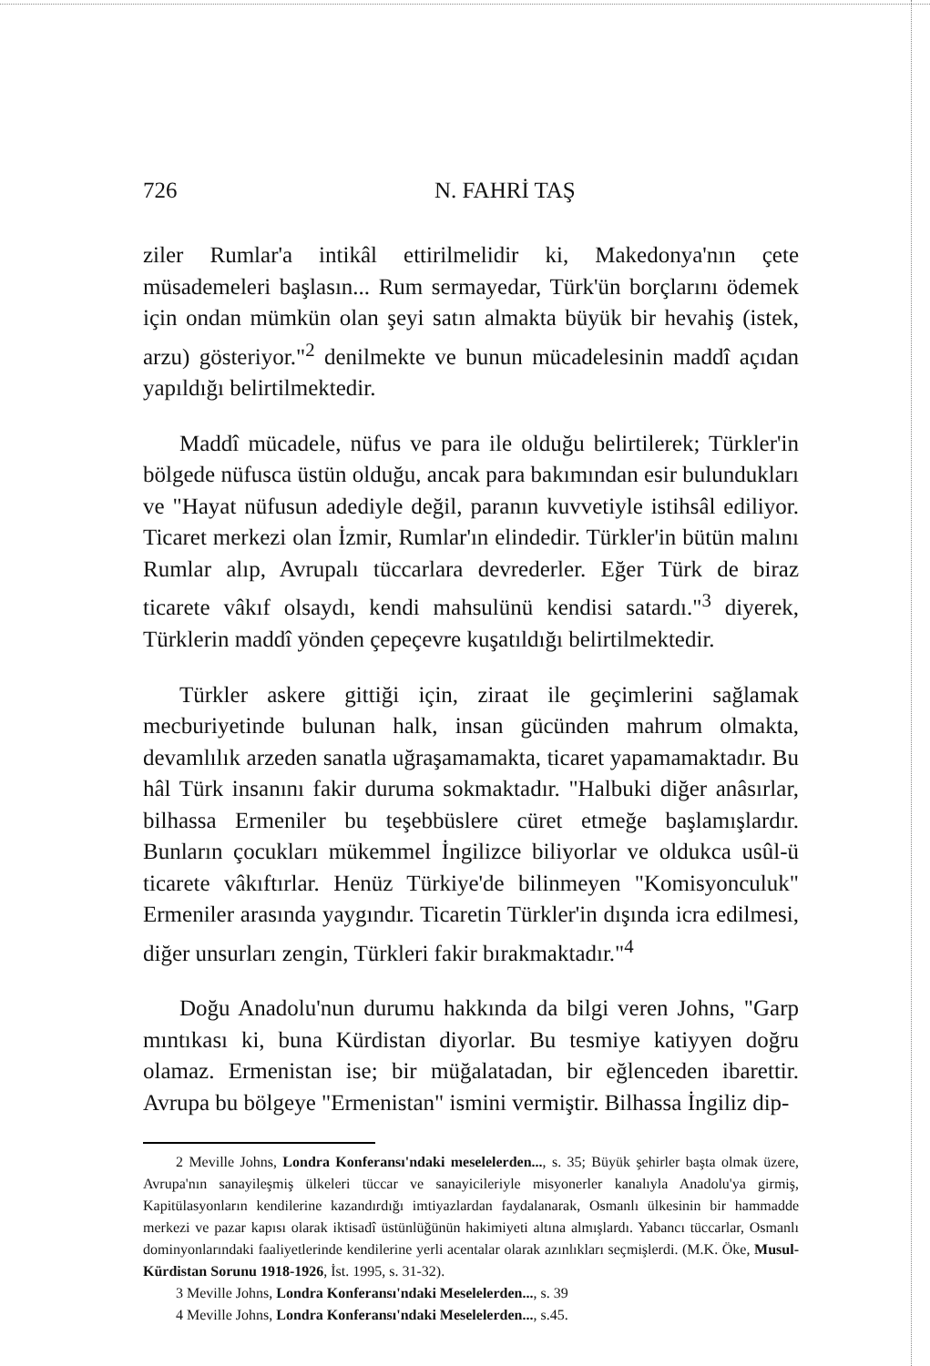726 N. FAHRİ TAŞ
ziler Rumlar'a intikâl ettirilmelidir ki, Makedonya'nın çete müsademeleri başlasın... Rum sermayedar, Türk'ün borçlarını ödemek için ondan mümkün olan şeyi satın almakta büyük bir hevahiş (istek, arzu) gösteriyor."<sup>2</sup> denilmekte ve bunun mücadelesinin maddî açıdan yapıldığı belirtilmektedir.
Maddî mücadele, nüfus ve para ile olduğu belirtilerek; Türkler'in bölgede nüfusca üstün olduğu, ancak para bakımından esir bulundukları ve "Hayat nüfusun adediyle değil, paranın kuvvetiyle istihsâl ediliyor. Ticaret merkezi olan İzmir, Rumlar'ın elindedir. Türkler'in bütün malını Rumlar alıp, Avrupalı tüccarlara devrederler. Eğer Türk de biraz ticarete vâkıf olsaydı, kendi mahsulünü kendisi satardı."<sup>3</sup> diyerek, Türklerin maddî yönden çepeçevre kuşatıldığı belirtilmektedir.
Türkler askere gittiği için, ziraat ile geçimlerini sağlamak mecburiyetinde bulunan halk, insan gücünden mahrum olmakta, devamlılık arzeden sanatla uğraşamamakta, ticaret yapamamaktadır. Bu hâl Türk insanını fakir duruma sokmaktadır. "Halbuki diğer anâsırlar, bilhassa Ermeniler bu teşebbüslere cüret etmeğe başlamışlardır. Bunların çocukları mükemmel İngilizce biliyorlar ve oldukca usûl-ü ticarete vâkıftırlar. Henüz Türkiye'de bilinmeyen "Komisyonculuk" Ermeniler arasında yaygındır. Ticaretin Türkler'in dışında icra edilmesi, diğer unsurları zengin, Türkleri fakir bırakmaktadır."<sup>4</sup>
Doğu Anadolu'nun durumu hakkında da bilgi veren Johns, "Garp mıntıkası ki, buna Kürdistan diyorlar. Bu tesmiye katiyyen doğru olamaz. Ermenistan ise; bir müğalatadan, bir eğlenceden ibarettir. Avrupa bu bölgeye "Ermenistan" ismini vermiştir. Bilhassa İngiliz dip-
2 Meville Johns, Londra Konferansı'ndaki meselelerden..., s. 35; Büyük şehirler başta olmak üzere, Avrupa'nın sanayileşmiş ülkeleri tüccar ve sanayicileriyle misyonerler kanalıyla Anadolu'ya girmiş, Kapitülasyonların kendilerine kazandırdığı imtiyazlardan faydalanarak, Osmanlı ülkesinin bir hammadde merkezi ve pazar kapısı olarak iktisadî üstünlüğünün hakimiyeti altına almışlardı. Yabancı tüccarlar, Osmanlı dominyonlarındaki faaliyetlerinde kendilerine yerli acentalar olarak azınlıkları seçmişlerdi. (M.K. Öke, Musul-Kürdistan Sorunu 1918-1926, İst. 1995, s. 31-32).
3 Meville Johns, Londra Konferansı'ndaki Meselelerden..., s. 39
4 Meville Johns, Londra Konferansı'ndaki Meselelerden..., s.45.